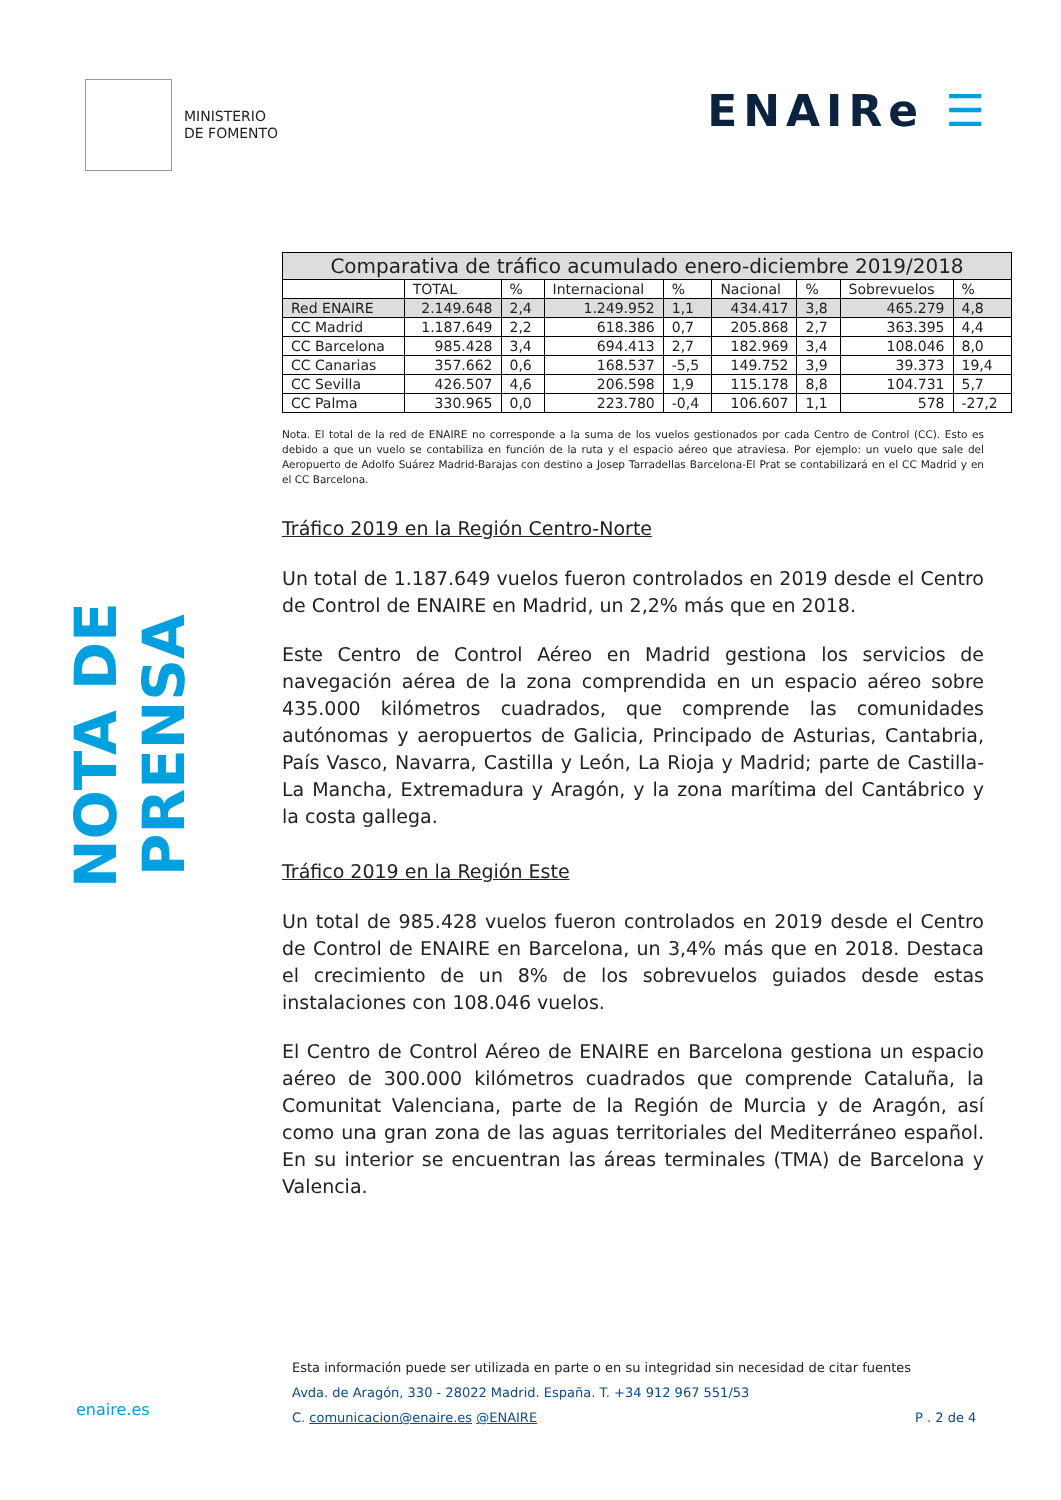MINISTERIO
DE FOMENTO
ENAIRe ☰
NOTA DE PRENSA
| Comparativa de tráfico acumulado enero-diciembre 2019/2018 | | | | | | | | |
| --- | --- | --- | --- | --- | --- | --- | --- | --- |
| | TOTAL | % | Internacional | % | Nacional | % | Sobrevuelos | % |
| Red ENAIRE | 2.149.648 | 2,4 | 1.249.952 | 1,1 | 434.417 | 3,8 | 465.279 | 4,8 |
| CC Madrid | 1.187.649 | 2,2 | 618.386 | 0,7 | 205.868 | 2,7 | 363.395 | 4,4 |
| CC Barcelona | 985.428 | 3,4 | 694.413 | 2,7 | 182.969 | 3,4 | 108.046 | 8,0 |
| CC Canarias | 357.662 | 0,6 | 168.537 | -5,5 | 149.752 | 3,9 | 39.373 | 19,4 |
| CC Sevilla | 426.507 | 4,6 | 206.598 | 1,9 | 115.178 | 8,8 | 104.731 | 5,7 |
| CC Palma | 330.965 | 0,0 | 223.780 | -0,4 | 106.607 | 1,1 | 578 | -27,2 |
Nota. El total de la red de ENAIRE no corresponde a la suma de los vuelos gestionados por cada Centro de Control (CC). Esto es debido a que un vuelo se contabiliza en función de la ruta y el espacio aéreo que atraviesa. Por ejemplo: un vuelo que sale del Aeropuerto de Adolfo Suárez Madrid-Barajas con destino a Josep Tarradellas Barcelona-El Prat se contabilizará en el CC Madrid y en el CC Barcelona.
Tráfico 2019 en la Región Centro-Norte
Un total de 1.187.649 vuelos fueron controlados en 2019 desde el Centro de Control de ENAIRE en Madrid, un 2,2% más que en 2018.
Este Centro de Control Aéreo en Madrid gestiona los servicios de navegación aérea de la zona comprendida en un espacio aéreo sobre 435.000 kilómetros cuadrados, que comprende las comunidades autónomas y aeropuertos de Galicia, Principado de Asturias, Cantabria, País Vasco, Navarra, Castilla y León, La Rioja y Madrid; parte de Castilla-La Mancha, Extremadura y Aragón, y la zona marítima del Cantábrico y la costa gallega.
Tráfico 2019 en la Región Este
Un total de 985.428 vuelos fueron controlados en 2019 desde el Centro de Control de ENAIRE en Barcelona, un 3,4% más que en 2018. Destaca el crecimiento de un 8% de los sobrevuelos guiados desde estas instalaciones con 108.046 vuelos.
El Centro de Control Aéreo de ENAIRE en Barcelona gestiona un espacio aéreo de 300.000 kilómetros cuadrados que comprende Cataluña, la Comunitat Valenciana, parte de la Región de Murcia y de Aragón, así como una gran zona de las aguas territoriales del Mediterráneo español. En su interior se encuentran las áreas terminales (TMA) de Barcelona y Valencia.
Esta información puede ser utilizada en parte o en su integridad sin necesidad de citar fuentes
Avda. de Aragón, 330 - 28022 Madrid. España. T. +34 912 967 551/53
C. comunicacion@enaire.es @ENAIRE
enaire.es P . 2 de 4